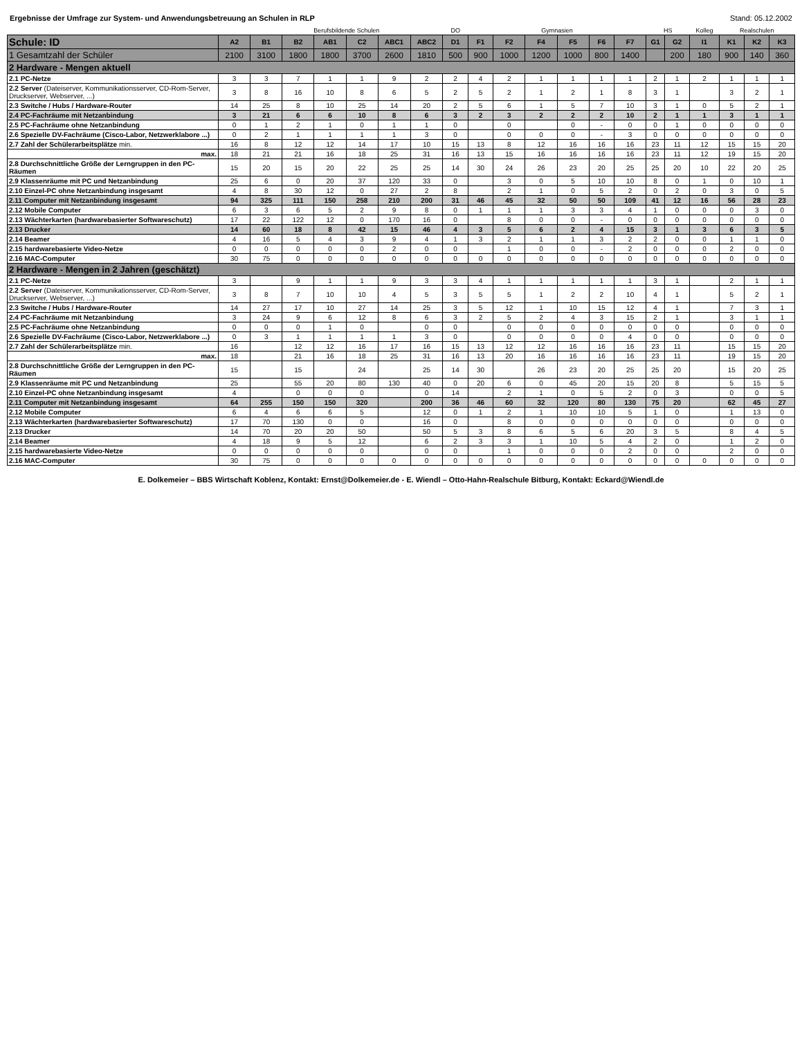Ergebnisse der Umfrage zur System- und Anwendungsbetreuung an Schulen in RLP Stand: 05.12.2002
| | | Berufsbildende Schulen | | | | | | DO | Gymnasien | | | | | | HS | | Kolleg | Realschulen | | |
| --- | --- | --- | --- | --- | --- | --- | --- | --- | --- | --- | --- | --- | --- | --- | --- | --- | --- | --- | --- | --- |
| Schule: ID | A2 | B1 | B2 | AB1 | C2 | ABC1 | ABC2 | D1 | F1 | F2 | F4 | F5 | F6 | F7 | G1 | G2 | I1 | K1 | K2 | K3 |
| 1 Gesamtzahl der Schüler | 2100 | 3100 | 1800 | 1800 | 3700 | 2600 | 1810 | 500 | 900 | 1000 | 1200 | 1000 | 800 | 1400 | | 200 | 180 | 900 | 140 | 360 |
| 2 Hardware - Mengen aktuell | | | | | | | | | | | | | | | | | | | | |
| 2.1 PC-Netze | 3 | 3 | 7 | 1 | 1 | 9 | 2 | 2 | 4 | 2 | 1 | 1 | 1 | 1 | 2 | 1 | 2 | 1 | 1 | 1 |
| 2.2 Server (Dateiserver, Kommunikationsserver, CD-Rom-Server, Druckserver, Webserver, ...) | 3 | 8 | 16 | 10 | 8 | 6 | 5 | 2 | 5 | 2 | 1 | 2 | 1 | 8 | 3 | 1 | | 3 | 2 | 1 |
| 2.3 Switche / Hubs / Hardware-Router | 14 | 25 | 8 | 10 | 25 | 14 | 20 | 2 | 5 | 6 | 1 | 5 | 7 | 10 | 3 | 1 | 0 | 5 | 2 | 1 |
| 2.4 PC-Fachräume mit Netzanbindung | 3 | 21 | 6 | 6 | 10 | 8 | 6 | 3 | 2 | 3 | 2 | 2 | 2 | 10 | 2 | 1 | 1 | 3 | 1 | 1 |
| 2.5 PC-Fachräume ohne Netzanbindung | 0 | 1 | 2 | 1 | 0 | 1 | 1 | 0 | | 0 | | 0 | - | 0 | 0 | 1 | 0 | 0 | 0 | 0 |
| 2.6 Spezielle DV-Fachräume (Cisco-Labor, Netzwerklabore ...) | 0 | 2 | 1 | 1 | 1 | 1 | 3 | 0 | | 0 | 0 | 0 | - | 3 | 0 | 0 | 0 | 0 | 0 | 0 |
| 2.7 Zahl der Schülerarbeitsplätze min. | 16 | 8 | 12 | 12 | 14 | 17 | 10 | 15 | 13 | 8 | 12 | 16 | 16 | 16 | 23 | 11 | 12 | 15 | 15 | 20 |
| max. | 18 | 21 | 21 | 16 | 18 | 25 | 31 | 16 | 13 | 15 | 16 | 16 | 16 | 16 | 23 | 11 | 12 | 19 | 15 | 20 |
| 2.8 Durchschnittliche Größe der Lerngruppen in den PC-Räumen | 15 | 20 | 15 | 20 | 22 | 25 | 25 | 14 | 30 | 24 | 26 | 23 | 20 | 25 | 25 | 20 | 10 | 22 | 20 | 25 |
| 2.9 Klassenräume mit PC und Netzanbindung | 25 | 6 | 0 | 20 | 37 | 120 | 33 | 0 | | 3 | 0 | 5 | 10 | 10 | 8 | 0 | 1 | 0 | 10 | 1 |
| 2.10 Einzel-PC ohne Netzanbindung insgesamt | 4 | 8 | 30 | 12 | 0 | 27 | 2 | 8 | | 2 | 1 | 0 | 5 | 2 | 0 | 2 | 0 | 3 | 0 | 5 |
| 2.11 Computer mit Netzanbindung insgesamt | 94 | 325 | 111 | 150 | 258 | 210 | 200 | 31 | 46 | 45 | 32 | 50 | 50 | 109 | 41 | 12 | 16 | 56 | 28 | 23 |
| 2.12 Mobile Computer | 6 | 3 | 6 | 5 | 2 | 9 | 8 | 0 | 1 | 1 | 1 | 3 | 3 | 4 | 1 | 0 | 0 | 0 | 3 | 0 |
| 2.13 Wächterkarten (hardwarebasierter Softwareschutz) | 17 | 22 | 122 | 12 | 0 | 170 | 16 | 0 | | 8 | 0 | 0 | - | 0 | 0 | 0 | 0 | 0 | 0 | 0 |
| 2.13 Drucker | 14 | 60 | 18 | 8 | 42 | 15 | 46 | 4 | 3 | 5 | 6 | 2 | 4 | 15 | 3 | 1 | 3 | 6 | 3 | 5 |
| 2.14 Beamer | 4 | 16 | 5 | 4 | 3 | 9 | 4 | 1 | 3 | 2 | 1 | 1 | 3 | 2 | 2 | 0 | 0 | 1 | 1 | 0 |
| 2.15 hardwarebasierte Video-Netze | 0 | 0 | 0 | 0 | 0 | 2 | 0 | 0 | | 1 | 0 | 0 | - | 2 | 0 | 0 | 0 | 2 | 0 | 0 |
| 2.16 MAC-Computer | 30 | 75 | 0 | 0 | 0 | 0 | 0 | 0 | 0 | 0 | 0 | 0 | 0 | 0 | 0 | 0 | 0 | 0 | 0 | 0 |
| 2 Hardware - Mengen in 2 Jahren (geschätzt) | | | | | | | | | | | | | | | | | | | | |
| 2.1 PC-Netze | 3 | | 9 | 1 | 1 | 9 | 3 | 3 | 4 | 1 | 1 | 1 | 1 | 1 | 3 | 1 | | 2 | 1 | 1 |
| 2.2 Server (Dateiserver, Kommunikationsserver, CD-Rom-Server, Druckserver, Webserver, ...) | 3 | 8 | 7 | 10 | 10 | 4 | 5 | 3 | 5 | 5 | 1 | 2 | 2 | 10 | 4 | 1 | | 5 | 2 | 1 |
| 2.3 Switche / Hubs / Hardware-Router | 14 | 27 | 17 | 10 | 27 | 14 | 25 | 3 | 5 | 12 | 1 | 10 | 15 | 12 | 4 | 1 | | 7 | 3 | 1 |
| 2.4 PC-Fachräume mit Netzanbindung | 3 | 24 | 9 | 6 | 12 | 8 | 6 | 3 | 2 | 5 | 2 | 4 | 3 | 15 | 2 | 1 | | 3 | 1 | 1 |
| 2.5 PC-Fachräume ohne Netzanbindung | 0 | 0 | 0 | 1 | 0 | | 0 | 0 | | 0 | 0 | 0 | 0 | 0 | 0 | 0 | | 0 | 0 | 0 |
| 2.6 Spezielle DV-Fachräume (Cisco-Labor, Netzwerklabore ...) | 0 | 3 | 1 | 1 | 1 | 1 | 3 | 0 | | 0 | 0 | 0 | 0 | 4 | 0 | 0 | | 0 | 0 | 0 |
| 2.7 Zahl der Schülerarbeitsplätze min. | 16 | | 12 | 12 | 16 | 17 | 16 | 15 | 13 | 12 | 12 | 16 | 16 | 16 | 23 | 11 | | 15 | 15 | 20 |
| max. | 18 | | 21 | 16 | 18 | 25 | 31 | 16 | 13 | 20 | 16 | 16 | 16 | 16 | 23 | 11 | | 19 | 15 | 20 |
| 2.8 Durchschnittliche Größe der Lerngruppen in den PC-Räumen | 15 | | 15 | | 24 | | 25 | 14 | 30 | | 26 | 23 | 20 | 25 | 25 | 20 | | 15 | 20 | 25 |
| 2.9 Klassenräume mit PC und Netzanbindung | 25 | | 55 | 20 | 80 | 130 | 40 | 0 | 20 | 6 | 0 | 45 | 20 | 15 | 20 | 8 | | 5 | 15 | 5 |
| 2.10 Einzel-PC ohne Netzanbindung insgesamt | 4 | | 0 | 0 | 0 | | 0 | 14 | | 2 | 1 | 0 | 5 | 2 | 0 | 3 | | 0 | 0 | 5 |
| 2.11 Computer mit Netzanbindung insgesamt | 64 | 255 | 150 | 150 | 320 | | 200 | 36 | 46 | 60 | 32 | 120 | 80 | 130 | 75 | 20 | | 62 | 45 | 27 |
| 2.12 Mobile Computer | 6 | 4 | 6 | 6 | 5 | | 12 | 0 | 1 | 2 | 1 | 10 | 10 | 5 | 1 | 0 | | 1 | 13 | 0 |
| 2.13 Wächterkarten (hardwarebasierter Softwareschutz) | 17 | 70 | 130 | 0 | 0 | | 16 | 0 | | 8 | 0 | 0 | 0 | 0 | 0 | 0 | | 0 | 0 | 0 |
| 2.13 Drucker | 14 | 70 | 20 | 20 | 50 | | 50 | 5 | 3 | 8 | 6 | 5 | 6 | 20 | 3 | 5 | | 8 | 4 | 5 |
| 2.14 Beamer | 4 | 18 | 9 | 5 | 12 | | 6 | 2 | 3 | 3 | 1 | 10 | 5 | 4 | 2 | 0 | | 1 | 2 | 0 |
| 2.15 hardwarebasierte Video-Netze | 0 | 0 | 0 | 0 | 0 | | 0 | 0 | | 1 | 0 | 0 | 0 | 2 | 0 | 0 | | 2 | 0 | 0 |
| 2.16 MAC-Computer | 30 | 75 | 0 | 0 | 0 | 0 | 0 | 0 | 0 | 0 | 0 | 0 | 0 | 0 | 0 | 0 | 0 | 0 | 0 | 0 |
E. Dolkemeier – BBS Wirtschaft Koblenz, Kontakt: Ernst@Dolkemeier.de - E. Wiendl – Otto-Hahn-Realschule Bitburg, Kontakt: Eckard@Wiendl.de